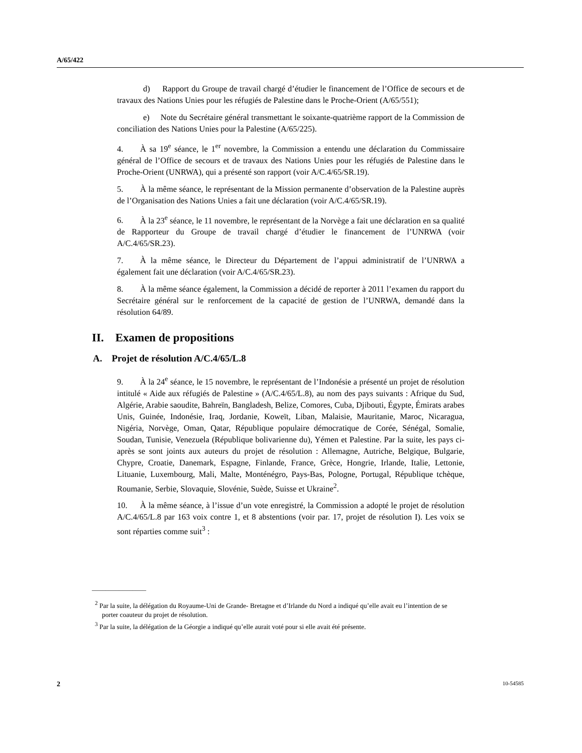A/65/422
d) Rapport du Groupe de travail chargé d’étudier le financement de l’Office de secours et de travaux des Nations Unies pour les réfugiés de Palestine dans le Proche-Orient (A/65/551);
e) Note du Secrétaire général transmettant le soixante-quatrième rapport de la Commission de conciliation des Nations Unies pour la Palestine (A/65/225).
4. À sa 19<sup>e</sup> séance, le 1<sup>er</sup> novembre, la Commission a entendu une déclaration du Commissaire général de l’Office de secours et de travaux des Nations Unies pour les réfugiés de Palestine dans le Proche-Orient (UNRWA), qui a présenté son rapport (voir A/C.4/65/SR.19).
5. À la même séance, le représentant de la Mission permanente d’observation de la Palestine auprès de l’Organisation des Nations Unies a fait une déclaration (voir A/C.4/65/SR.19).
6. À la 23<sup>e</sup> séance, le 11 novembre, le représentant de la Norvège a fait une déclaration en sa qualité de Rapporteur du Groupe de travail chargé d’étudier le financement de l’UNRWA (voir A/C.4/65/SR.23).
7. À la même séance, le Directeur du Département de l’appui administratif de l’UNRWA a également fait une déclaration (voir A/C.4/65/SR.23).
8. À la même séance également, la Commission a décidé de reporter à 2011 l’examen du rapport du Secrétaire général sur le renforcement de la capacité de gestion de l’UNRWA, demandé dans la résolution 64/89.
II. Examen de propositions
A. Projet de résolution A/C.4/65/L.8
9. À la 24<sup>e</sup> séance, le 15 novembre, le représentant de l’Indonésie a présenté un projet de résolution intitulé « Aide aux réfugiés de Palestine » (A/C.4/65/L.8), au nom des pays suivants : Afrique du Sud, Algérie, Arabie saoudite, Bahreïn, Bangladesh, Belize, Comores, Cuba, Djibouti, Égypte, Émirats arabes Unis, Guinée, Indonésie, Iraq, Jordanie, Koweït, Liban, Malaisie, Mauritanie, Maroc, Nicaragua, Nigéria, Norvège, Oman, Qatar, République populaire démocratique de Corée, Sénégal, Somalie, Soudan, Tunisie, Venezuela (République bolivarienne du), Yémen et Palestine. Par la suite, les pays ci-après se sont joints aux auteurs du projet de résolution : Allemagne, Autriche, Belgique, Bulgarie, Chypre, Croatie, Danemark, Espagne, Finlande, France, Grèce, Hongrie, Irlande, Italie, Lettonie, Lituanie, Luxembourg, Mali, Malte, Monténégro, Pays-Bas, Pologne, Portugal, République tchèque, Roumanie, Serbie, Slovaquie, Slovénie, Suède, Suisse et Ukraine<sup>2</sup>.
10. À la même séance, à l’issue d’un vote enregistré, la Commission a adopté le projet de résolution A/C.4/65/L.8 par 163 voix contre 1, et 8 abstentions (voir par. 17, projet de résolution I). Les voix se sont réparties comme suit<sup>3</sup> :
________________
<sup>2</sup> Par la suite, la délégation du Royaume-Uni de Grande- Bretagne et d’Irlande du Nord a indiqué qu’elle avait eu l’intention de se porter coauteur du projet de résolution.
<sup>3</sup> Par la suite, la délégation de la Géorgie a indiqué qu’elle aurait voté pour si elle avait été présente.
2 10-54585